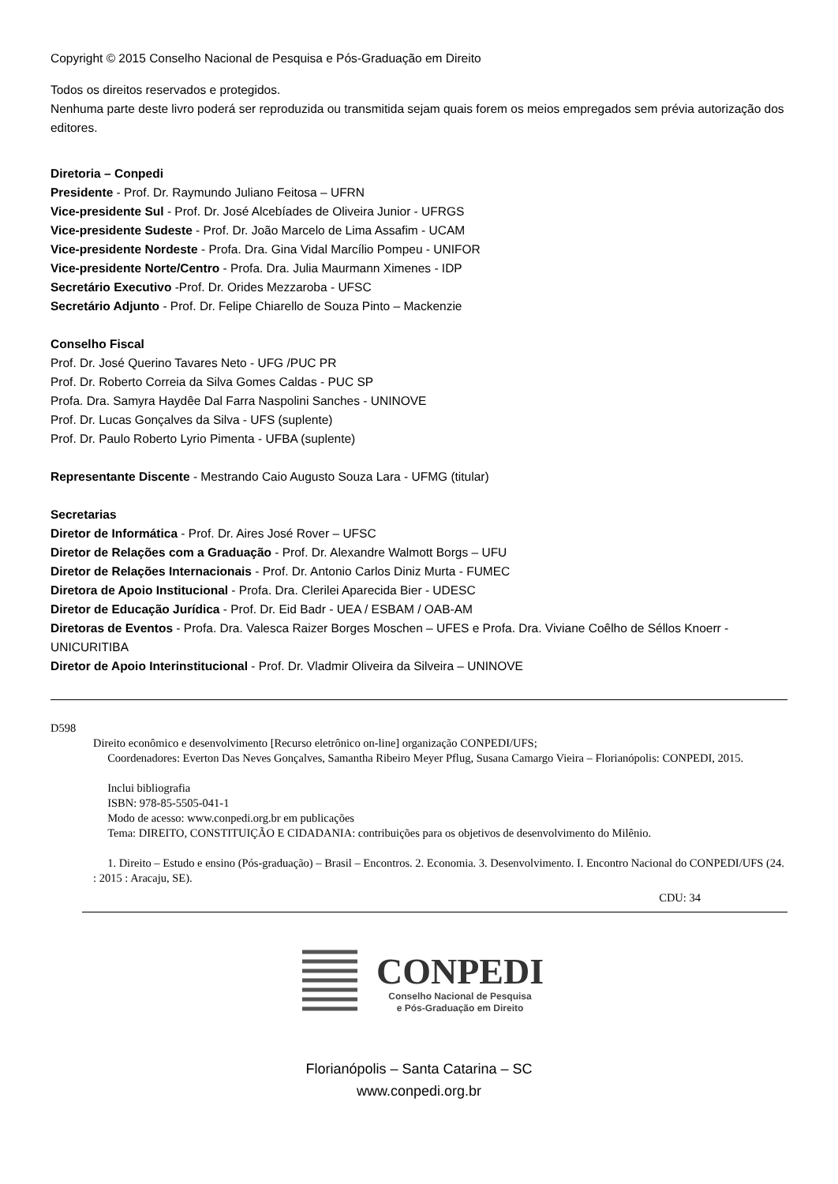Copyright © 2015 Conselho Nacional de Pesquisa e Pós-Graduação em Direito
Todos os direitos reservados e protegidos.
Nenhuma parte deste livro poderá ser reproduzida ou transmitida sejam quais forem os meios empregados sem prévia autorização dos editores.
Diretoria – Conpedi
Presidente - Prof. Dr. Raymundo Juliano Feitosa – UFRN
Vice-presidente Sul - Prof. Dr. José Alcebíades de Oliveira Junior - UFRGS
Vice-presidente Sudeste - Prof. Dr. João Marcelo de Lima Assafim - UCAM
Vice-presidente Nordeste - Profa. Dra. Gina Vidal Marcílio Pompeu - UNIFOR
Vice-presidente Norte/Centro - Profa. Dra. Julia Maurmann Ximenes - IDP
Secretário Executivo -Prof. Dr. Orides Mezzaroba - UFSC
Secretário Adjunto - Prof. Dr. Felipe Chiarello de Souza Pinto – Mackenzie
Conselho Fiscal
Prof. Dr. José Querino Tavares Neto - UFG /PUC PR
Prof. Dr. Roberto Correia da Silva Gomes Caldas - PUC SP
Profa. Dra. Samyra Haydêe Dal Farra Naspolini Sanches - UNINOVE
Prof. Dr. Lucas Gonçalves da Silva - UFS (suplente)
Prof. Dr. Paulo Roberto Lyrio Pimenta - UFBA (suplente)
Representante Discente - Mestrando Caio Augusto Souza Lara - UFMG (titular)
Secretarias
Diretor de Informática - Prof. Dr. Aires José Rover – UFSC
Diretor de Relações com a Graduação - Prof. Dr. Alexandre Walmott Borgs – UFU
Diretor de Relações Internacionais - Prof. Dr. Antonio Carlos Diniz Murta - FUMEC
Diretora de Apoio Institucional - Profa. Dra. Clerilei Aparecida Bier - UDESC
Diretor de Educação Jurídica - Prof. Dr. Eid Badr - UEA / ESBAM / OAB-AM
Diretoras de Eventos - Profa. Dra. Valesca Raizer Borges Moschen – UFES e Profa. Dra. Viviane Coêlho de Séllos Knoerr - UNICURITIBA
Diretor de Apoio Interinstitucional - Prof. Dr. Vladmir Oliveira da Silveira – UNINOVE
D598
Direito econômico e desenvolvimento [Recurso eletrônico on-line] organização CONPEDI/UFS;
Coordenadores: Everton Das Neves Gonçalves, Samantha Ribeiro Meyer Pflug, Susana Camargo Vieira – Florianópolis: CONPEDI, 2015.
Inclui bibliografia
ISBN: 978-85-5505-041-1
Modo de acesso: www.conpedi.org.br em publicações
Tema: DIREITO, CONSTITUIÇÃO E CIDADANIA: contribuições para os objetivos de desenvolvimento do Milênio.
1. Direito – Estudo e ensino (Pós-graduação) – Brasil – Encontros. 2. Economia. 3. Desenvolvimento. I. Encontro Nacional do CONPEDI/UFS (24. : 2015 : Aracaju, SE).
CDU: 34
CONPEDI
Conselho Nacional de Pesquisa
e Pós-Graduação em Direito
Florianópolis – Santa Catarina – SC
www.conpedi.org.br